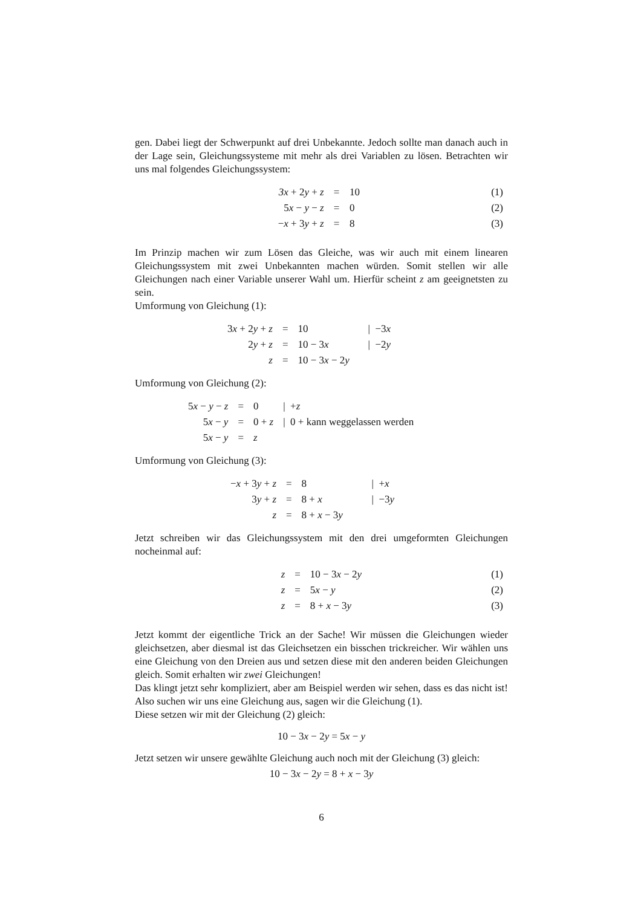gen. Dabei liegt der Schwerpunkt auf drei Unbekannte. Jedoch sollte man danach auch in der Lage sein, Gleichungssysteme mit mehr als drei Variablen zu lösen. Betrachten wir uns mal folgendes Gleichungssystem:
| | 3x + 2 y + z | = | 10 | (1) |
| | 5 x − y − z | = | 0 | (2) |
| | − x + 3 y + z | = | 8 | (3) |
Im Prinzip machen wir zum Lösen das Gleiche, was wir auch mit einem linearen Gleichungssystem mit zwei Unbekannten machen würden. Somit stellen wir alle Gleichungen nach einer Variable unserer Wahl um. Hierfür scheint z am geeignetsten zu sein.
Umformung von Gleichung (1):
| 3 x + 2 y + z | = | 10 | / −3 x |
| 2 y + z | = | 10 − 3 x | / −2 y |
| z | = | 10 − 3 x − 2 y | |
Umformung von Gleichung (2):
| 5 x − y − z | = | 0 | / + z |
| 5 x − y | = | 0 + z | / 0 + kann weggelassen werden |
| 5 x − y | = | z | |
Umformung von Gleichung (3):
| − x + 3 y + z | = | 8 | / + x |
| 3 y + z | = | 8 + x | / −3 y |
| z | = | 8 + x − 3 y | |
Jetzt schreiben wir das Gleichungssystem mit den drei umgeformten Gleichungen nocheinmal auf:
| | z | = | 10 − 3 x − 2 y | (1) |
| | z | = | 5 x − y | (2) |
| | z | = | 8 + x − 3 y | (3) |
Jetzt kommt der eigentliche Trick an der Sache! Wir müssen die Gleichungen wieder gleichsetzen, aber diesmal ist das Gleichsetzen ein bisschen trickreicher. Wir wählen uns eine Gleichung von den Dreien aus und setzen diese mit den anderen beiden Gleichungen gleich. Somit erhalten wir zwei Gleichungen!
Das klingt jetzt sehr kompliziert, aber am Beispiel werden wir sehen, dass es das nicht ist! Also suchen wir uns eine Gleichung aus, sagen wir die Gleichung (1).
Diese setzen wir mit der Gleichung (2) gleich:
10 − 3x − 2y = 5x − y
Jetzt setzen wir unsere gewählte Gleichung auch noch mit der Gleichung (3) gleich:
10 − 3x − 2y = 8 + x − 3y
6